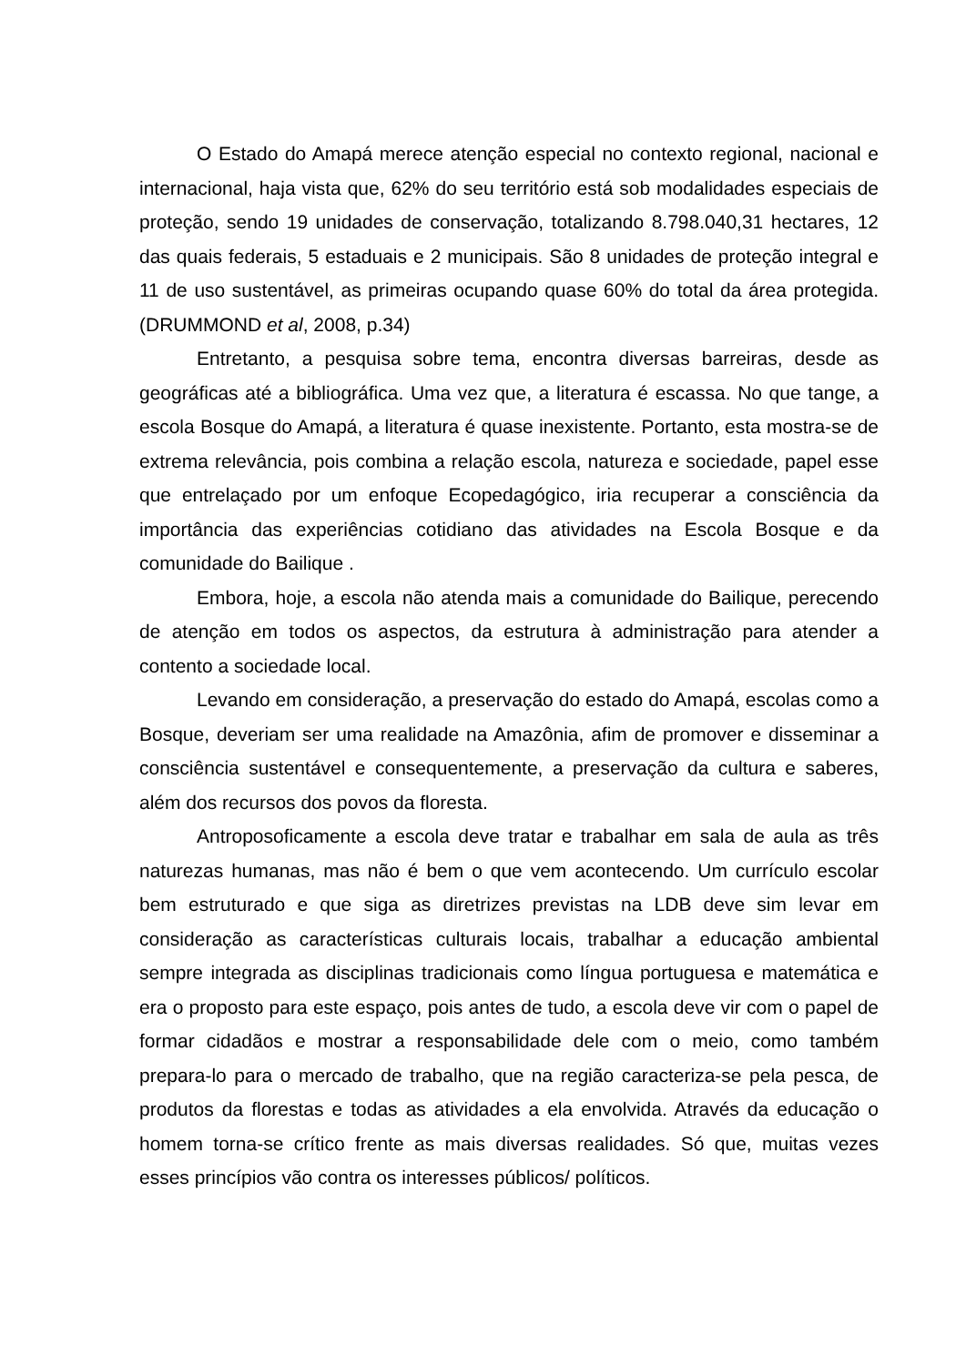O Estado do Amapá merece atenção especial no contexto regional, nacional e internacional, haja vista que, 62% do seu território está sob modalidades especiais de proteção, sendo 19 unidades de conservação, totalizando 8.798.040,31 hectares, 12 das quais federais, 5 estaduais e 2 municipais. São 8 unidades de proteção integral e 11 de uso sustentável, as primeiras ocupando quase 60% do total da área protegida. (DRUMMOND et al, 2008, p.34)
Entretanto, a pesquisa sobre tema, encontra diversas barreiras, desde as geográficas até a bibliográfica. Uma vez que, a literatura é escassa. No que tange, a escola Bosque do Amapá, a literatura é quase inexistente. Portanto, esta mostra-se de extrema relevância, pois combina a relação escola, natureza e sociedade, papel esse que entrelaçado por um enfoque Ecopedagógico, iria recuperar a consciência da importância das experiências cotidiano das atividades na Escola Bosque e da comunidade do Bailique .
Embora, hoje, a escola não atenda mais a comunidade do Bailique, perecendo de atenção em todos os aspectos, da estrutura à administração para atender a contento a sociedade local.
Levando em consideração, a preservação do estado do Amapá, escolas como a Bosque, deveriam ser uma realidade na Amazônia, afim de promover e disseminar a consciência sustentável e consequentemente, a preservação da cultura e saberes, além dos recursos dos povos da floresta.
Antroposoficamente a escola deve tratar e trabalhar em sala de aula as três naturezas humanas, mas não é bem o que vem acontecendo. Um currículo escolar bem estruturado e que siga as diretrizes previstas na LDB deve sim levar em consideração as características culturais locais, trabalhar a educação ambiental sempre integrada as disciplinas tradicionais como língua portuguesa e matemática e era o proposto para este espaço, pois antes de tudo, a escola deve vir com o papel de formar cidadãos e mostrar a responsabilidade dele com o meio, como também prepara-lo para o mercado de trabalho, que na região caracteriza-se pela pesca, de produtos da florestas e todas as atividades a ela envolvida. Através da educação o homem torna-se crítico frente as mais diversas realidades. Só que, muitas vezes esses princípios vão contra os interesses públicos/ políticos.